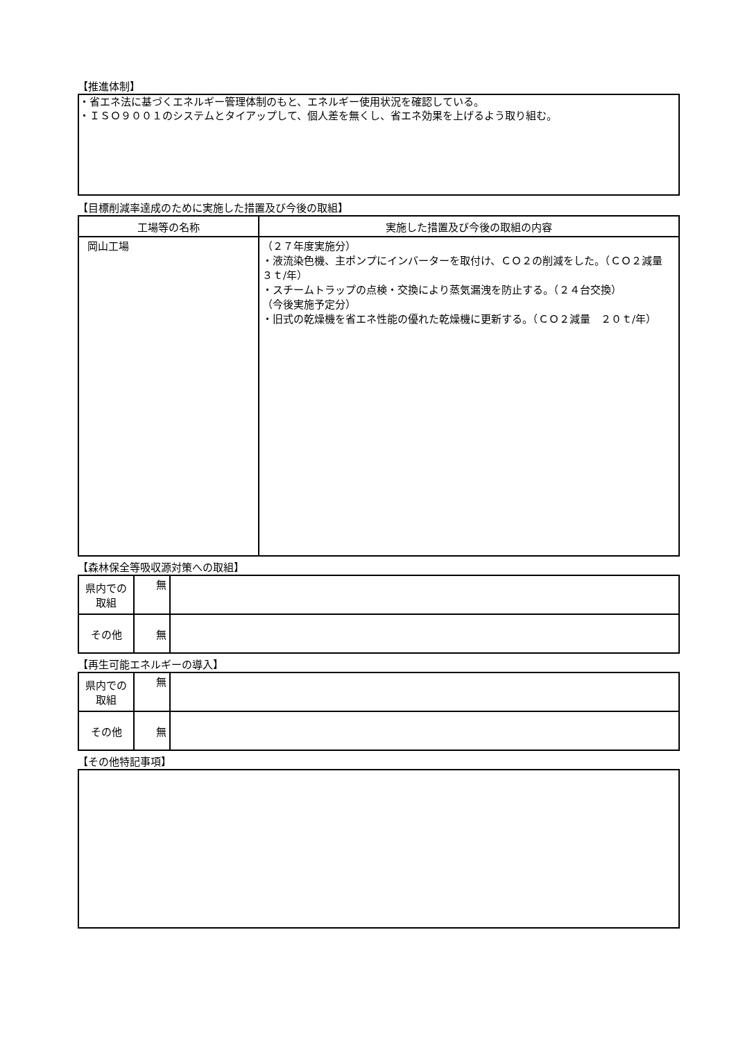【推進体制】
・省エネ法に基づくエネルギー管理体制のもと、エネルギー使用状況を確認している。
・ＩＳＯ９００１のシステムとタイアップして、個人差を無くし、省エネ効果を上げるよう取り組む。
【目標削減率達成のために実施した措置及び今後の取組】
| 工場等の名称 | 実施した措置及び今後の取組の内容 |
| --- | --- |
| 岡山工場 | （２７年度実施分） ・液流染色機、主ポンプにインバーターを取付け、ＣＯ２の削減をした。（ＣＯ２減量 ３ｔ/年） ・スチームトラップの点検・交換により蒸気漏洩を防止する。（２４台交換） （今後実施予定分） ・旧式の乾燥機を省エネ性能の優れた乾燥機に更新する。（ＣＯ２減量 ２０ｔ/年） |
【森林保全等吸収源対策への取組】
| 県内での取組 | 無 | |
| その他 | 無 | |
【再生可能エネルギーの導入】
| 県内での取組 | 無 | |
| その他 | 無 | |
【その他特記事項】